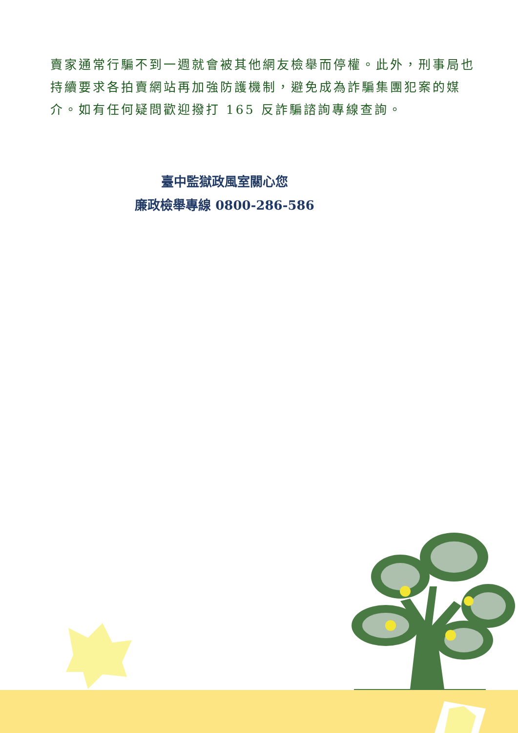賣家通常行騙不到一週就會被其他網友檢舉而停權。此外，刑事局也持續要求各拍賣網站再加強防護機制，避免成為詐騙集團犯案的媒介。如有任何疑問歡迎撥打 165 反詐騙諮詢專線查詢。
臺中監獄政風室關心您
廉政檢舉專線 0800-286-586